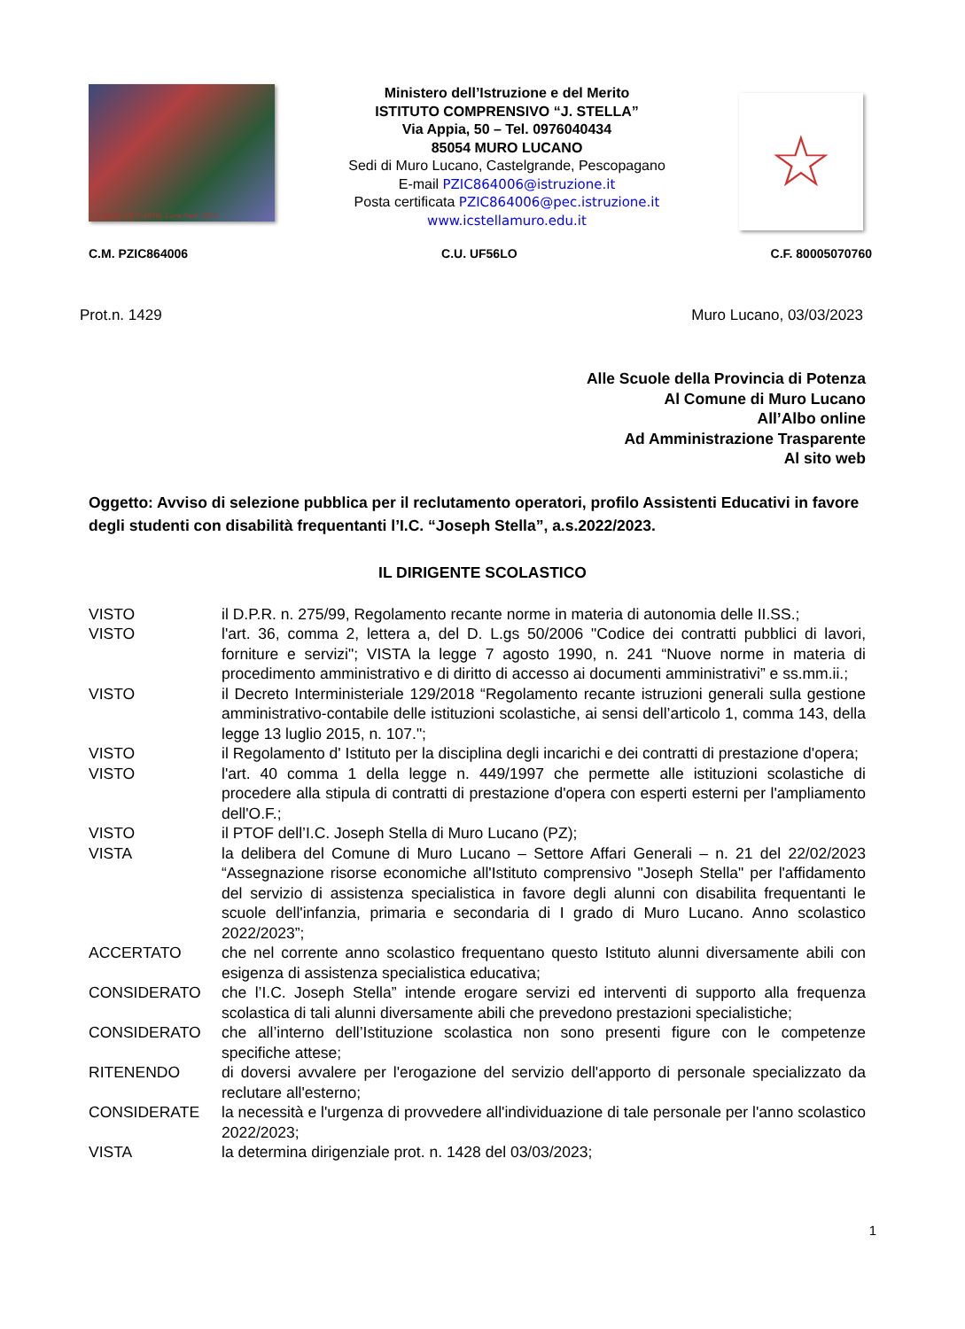J. Stella (1877-1946), Luna Park, 1913
Ministero dell’Istruzione e del Merito
ISTITUTO COMPRENSIVO “J. STELLA”
Via Appia, 50 – Tel. 0976040434
85054 MURO LUCANO
Sedi di Muro Lucano, Castelgrande, Pescopagano
E-mail PZIC864006@istruzione.it
Posta certificata PZIC864006@pec.istruzione.it
www.icstellamuro.edu.it
☆
C.M. PZIC864006 C.U. UF56LO C.F. 80005070760
Prot.n. 1429 Muro Lucano, 03/03/2023
Alle Scuole della Provincia di Potenza
Al Comune di Muro Lucano
All’Albo online
Ad Amministrazione Trasparente
Al sito web
Oggetto: Avviso di selezione pubblica per il reclutamento operatori, profilo Assistenti Educativi in favore degli studenti con disabilità frequentanti l’I.C. “Joseph Stella”, a.s.2022/2023.
IL DIRIGENTE SCOLASTICO
VISTO il D.P.R. n. 275/99, Regolamento recante norme in materia di autonomia delle II.SS.;
VISTO l'art. 36, comma 2, lettera a, del D. L.gs 50/2006 "Codice dei contratti pubblici di lavori, forniture e servizi"; VISTA la legge 7 agosto 1990, n. 241 “Nuove norme in materia di procedimento amministrativo e di diritto di accesso ai documenti amministrativi” e ss.mm.ii.;
VISTO il Decreto Interministeriale 129/2018 “Regolamento recante istruzioni generali sulla gestione amministrativo-contabile delle istituzioni scolastiche, ai sensi dell’articolo 1, comma 143, della legge 13 luglio 2015, n. 107.";
VISTO il Regolamento d' Istituto per la disciplina degli incarichi e dei contratti di prestazione d'opera;
VISTO l'art. 40 comma 1 della legge n. 449/1997 che permette alle istituzioni scolastiche di procedere alla stipula di contratti di prestazione d'opera con esperti esterni per l'ampliamento dell'O.F.;
VISTO il PTOF dell’I.C. Joseph Stella di Muro Lucano (PZ);
VISTA la delibera del Comune di Muro Lucano – Settore Affari Generali – n. 21 del 22/02/2023 “Assegnazione risorse economiche all'Istituto comprensivo "Joseph Stella" per l'affidamento del servizio di assistenza specialistica in favore degli alunni con disabilita frequentanti le scuole dell'infanzia, primaria e secondaria di I grado di Muro Lucano. Anno scolastico 2022/2023”;
ACCERTATO che nel corrente anno scolastico frequentano questo Istituto alunni diversamente abili con esigenza di assistenza specialistica educativa;
CONSIDERATO che l’I.C. Joseph Stella” intende erogare servizi ed interventi di supporto alla frequenza scolastica di tali alunni diversamente abili che prevedono prestazioni specialistiche;
CONSIDERATO che all’interno dell’Istituzione scolastica non sono presenti figure con le competenze specifiche attese;
RITENENDO di doversi avvalere per l'erogazione del servizio dell'apporto di personale specializzato da reclutare all'esterno;
CONSIDERATE la necessità e l'urgenza di provvedere all'individuazione di tale personale per l'anno scolastico 2022/2023;
VISTA la determina dirigenziale prot. n. 1428 del 03/03/2023;
1